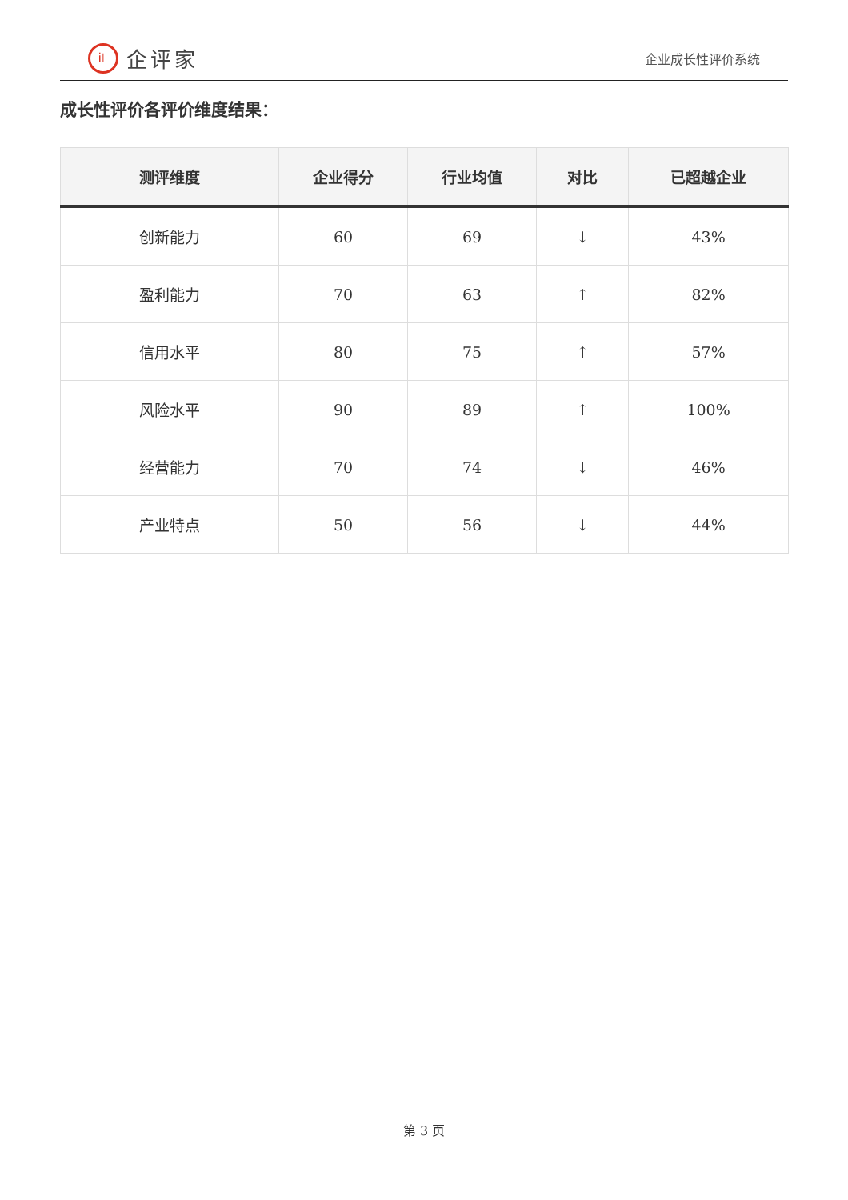i⊦
企评家
企业成长性评价系统
成长性评价各评价维度结果：
| 测评维度 | 企业得分 | 行业均值 | 对比 | 已超越企业 |
| --- | --- | --- | --- | --- |
| 创新能力 | 60 | 69 | ↓ | 43% |
| 盈利能力 | 70 | 63 | ↑ | 82% |
| 信用水平 | 80 | 75 | ↑ | 57% |
| 风险水平 | 90 | 89 | ↑ | 100% |
| 经营能力 | 70 | 74 | ↓ | 46% |
| 产业特点 | 50 | 56 | ↓ | 44% |
第 3 页